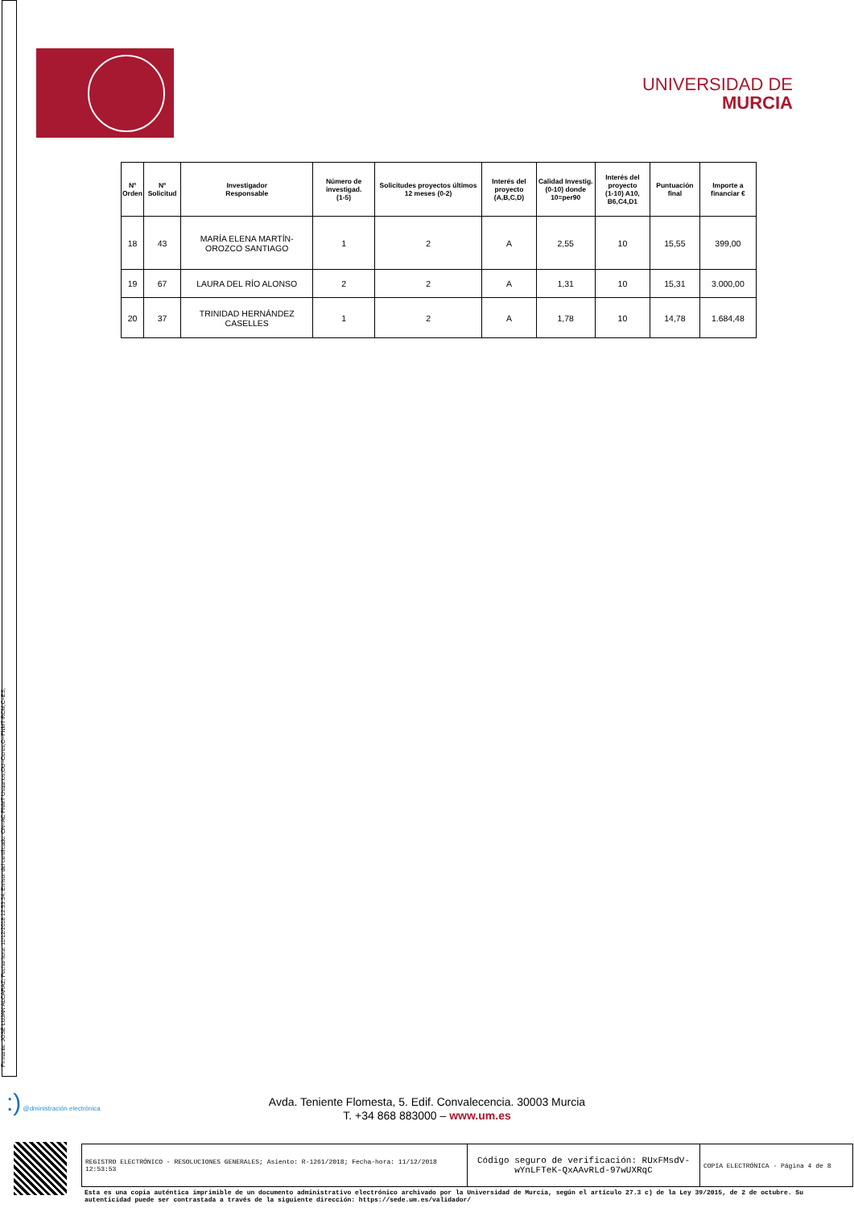Firmante: JOSÉ LUJAN ALCARAZ; Fecha-hora: 11/12/2018 12:53:34; Emisor del certificado: CN=AC FNMT Usuarios,OU=Ceres,O=FNMT-RCM,C=ES;
UNIVERSIDAD DE
MURCIA
| Nº Orden | Nº Solicitud | Investigador Responsable | Número de investigad. (1-5) | Solicitudes proyectos últimos 12 meses (0-2) | Interés del proyecto (A,B,C,D) | Calidad Investig. (0-10) donde 10=per90 | Interés del proyecto (1-10) A10, B6,C4,D1 | Puntuación final | Importe a financiar € |
| --- | --- | --- | --- | --- | --- | --- | --- | --- | --- |
| 18 | 43 | MARÍA ELENA MARTÍN-OROZCO SANTIAGO | 1 | 2 | A | 2,55 | 10 | 15,55 | 399,00 |
| 19 | 67 | LAURA DEL RÍO ALONSO | 2 | 2 | A | 1,31 | 10 | 15,31 | 3.000,00 |
| 20 | 37 | TRINIDAD HERNÁNDEZ CASELLES | 1 | 2 | A | 1,78 | 10 | 14,78 | 1.684,48 |
:) @dministración electrónica
Avda. Teniente Flomesta, 5. Edif. Convalecencia. 30003 Murcia
T. +34 868 883000 – www.um.es
REGISTRO ELECTRÓNICO - RESOLUCIONES GENERALES; Asiento: R-1261/2018; Fecha-hora: 11/12/2018 12:53:53
Código seguro de verificación: RUxFMsdV-wYnLFTeK-QxAAvRLd-97wUXRqC
COPIA ELECTRÓNICA - Página 4 de 8
Esta es una copia auténtica imprimible de un documento administrativo electrónico archivado por la Universidad de Murcia, según el artículo 27.3 c) de la Ley 39/2015, de 2 de octubre. Su autenticidad puede ser contrastada a través de la siguiente dirección: https://sede.um.es/validador/